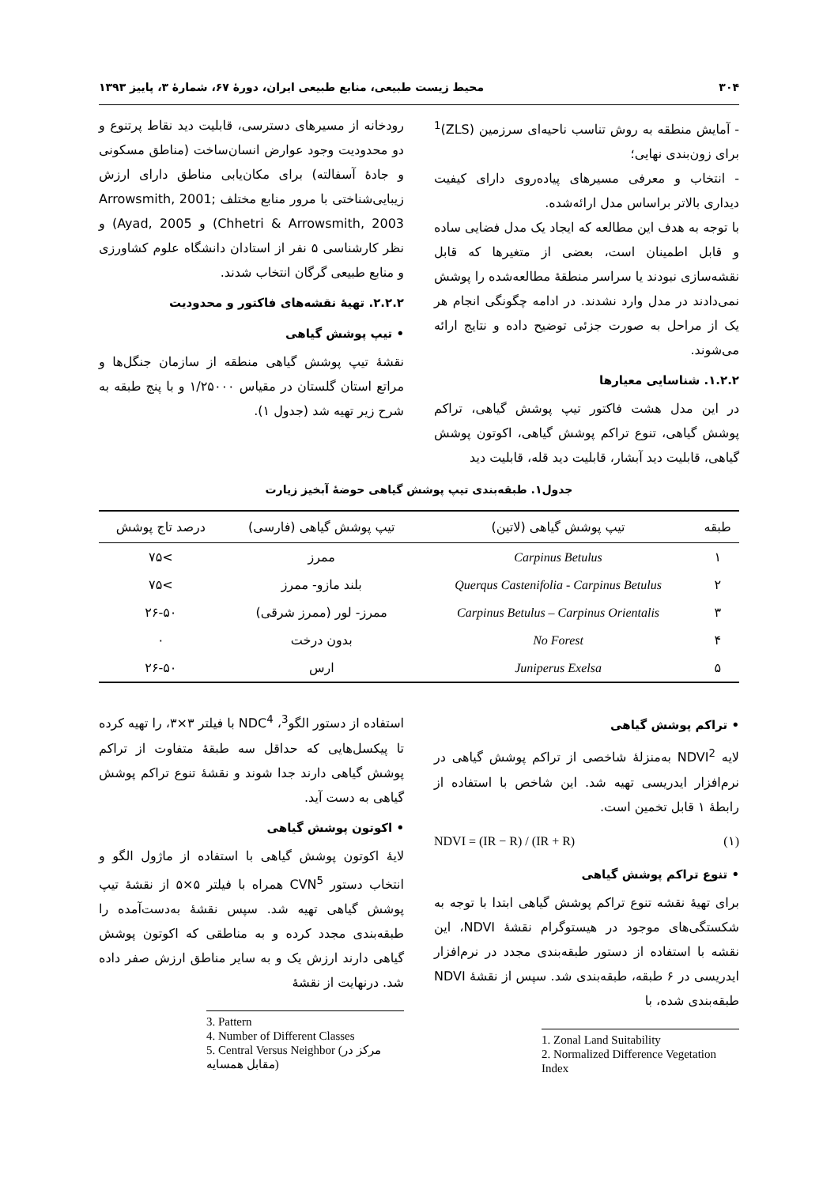۳۰۴ محیط زیست طبیعی، منابع طبیعی ایران، دورهٔ ۶۷، شمارهٔ ۳، پاییز ۱۳۹۳
- آمایش منطقه به روش تناسب ناحیه‌ای سرزمین (ZLS)<sup>1</sup> برای زون‌بندی نهایی؛
- انتخاب و معرفی مسیرهای پیاده‌روی دارای کیفیت دیداری بالاتر براساس مدل ارائه‌شده.
با توجه به هدف این مطالعه که ایجاد یک مدل فضایی ساده و قابل اطمینان است، بعضی از متغیرها که قابل نقشه‌سازی نبودند یا سراسر منطقهٔ مطالعه‌شده را پوشش نمی‌دادند در مدل وارد نشدند. در ادامه چگونگی انجام هر یک از مراحل به صورت جزئی توضیح داده و نتایج ارائه می‌شوند.
۱.۲.۲. شناسایی معیارها
در این مدل هشت فاکتور تیپ پوشش گیاهی، تراکم پوشش گیاهی، تنوع تراکم پوشش گیاهی، اکوتون پوشش گیاهی، قابلیت دید آبشار، قابلیت دید قله، قابلیت دید
رودخانه از مسیرهای دسترسی، قابلیت دید نقاط پرتنوع و دو محدودیت وجود عوارض انسان‌ساخت (مناطق مسکونی و جادهٔ آسفالته) برای مکان‌یابی مناطق دارای ارزش زیبایی‌شناختی با مرور منابع مختلف Arrowsmith, 2001; Chhetri & Arrowsmith, 2003) و Ayad, 2005) و نظر کارشناسی ۵ نفر از استادان دانشگاه علوم کشاورزی و منابع طبیعی گرگان انتخاب شدند.
۲.۲.۲. تهیهٔ نقشه‌های فاکتور و محدودیت
• تیپ پوشش گیاهی
نقشهٔ تیپ پوشش گیاهی منطقه از سازمان جنگل‌ها و مراتع استان گلستان در مقیاس ۱/۲۵۰۰۰ و با پنج طبقه به شرح زیر تهیه شد (جدول ۱).
جدول۱. طبقه‌بندی تیپ پوشش گیاهی حوضهٔ آبخیز زیارت
| طبقه | تیپ پوشش گیاهی (لاتین) | تیپ پوشش گیاهی (فارسی) | درصد تاج پوشش |
| --- | --- | --- | --- |
| ۱ | Carpinus Betulus | ممرز | >۷۵ |
| ۲ | Querqus Castenifolia - Carpinus Betulus | بلند مازو- ممرز | >۷۵ |
| ۳ | Carpinus Betulus – Carpinus Orientalis | ممرز- لور (ممرز شرقی) | ۲۶-۵۰ |
| ۴ | No Forest | بدون درخت | ۰ |
| ۵ | Juniperus Exelsa | ارس | ۲۶-۵۰ |
• تراکم پوشش گیاهی
لایه NDVI<sup>2</sup> به‌منزلهٔ شاخصی از تراکم پوشش گیاهی در نرم‌افزار ایدریسی تهیه شد. این شاخص با استفاده از رابطهٔ ۱ قابل تخمین است.
NDVI = (IR − R) / (IR + R) (۱)
• تنوع تراکم پوشش گیاهی
برای تهیهٔ نقشه تنوع تراکم پوشش گیاهی ابتدا با توجه به شکستگی‌های موجود در هیستوگرام نقشهٔ NDVI، این نقشه با استفاده از دستور طبقه‌بندی مجدد در نرم‌افزار ایدریسی در ۶ طبقه، طبقه‌بندی شد. سپس از نقشهٔ NDVI طبقه‌بندی شده، با
1. Zonal Land Suitability
2. Normalized Difference Vegetation Index
استفاده از دستور الگو<sup>3</sup>، NDC<sup>4</sup> با فیلتر ۳×۳، را تهیه کرده تا پیکسل‌هایی که حداقل سه طبقهٔ متفاوت از تراکم پوشش گیاهی دارند جدا شوند و نقشهٔ تنوع تراکم پوشش گیاهی به دست آید.
• اکوتون پوشش گیاهی
لایهٔ اکوتون پوشش گیاهی با استفاده از ماژول الگو و انتخاب دستور CVN<sup>5</sup> همراه با فیلتر ۵×۵ از نقشهٔ تیپ پوشش گیاهی تهیه شد. سپس نقشهٔ به‌دست‌آمده را طبقه‌بندی مجدد کرده و به مناطقی که اکوتون پوشش گیاهی دارند ارزش یک و به سایر مناطق ارزش صفر داده شد. درنهایت از نقشهٔ
3. Pattern
4. Number of Different Classes
5. Central Versus Neighbor (مرکز در مقابل همسایه)